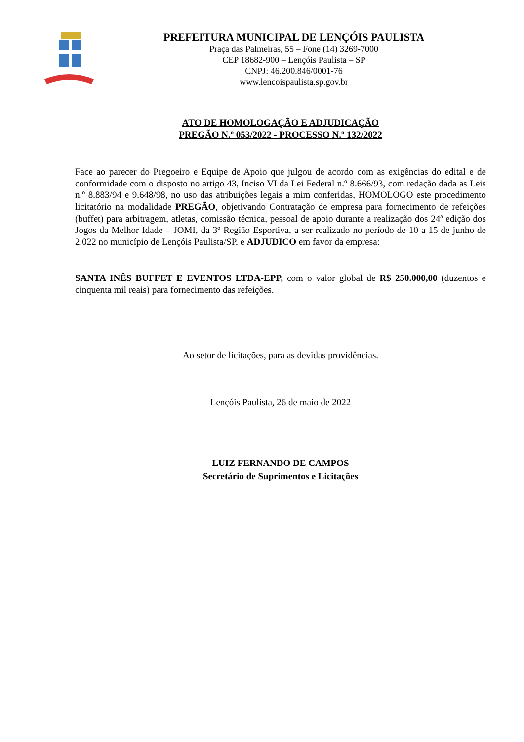PREFEITURA MUNICIPAL DE LENÇÓIS PAULISTA
Praça das Palmeiras, 55 – Fone (14) 3269-7000
CEP 18682-900 – Lençóis Paulista – SP
CNPJ: 46.200.846/0001-76
www.lencoispaulista.sp.gov.br
ATO DE HOMOLOGAÇÃO E ADJUDICAÇÃO
PREGÃO N.º 053/2022 - PROCESSO N.º 132/2022
Face ao parecer do Pregoeiro e Equipe de Apoio que julgou de acordo com as exigências do edital e de conformidade com o disposto no artigo 43, Inciso VI da Lei Federal n.º 8.666/93, com redação dada as Leis n.º 8.883/94 e 9.648/98, no uso das atribuições legais a mim conferidas, HOMOLOGO este procedimento licitatório na modalidade PREGÃO, objetivando Contratação de empresa para fornecimento de refeições (buffet) para arbitragem, atletas, comissão técnica, pessoal de apoio durante a realização dos 24ª edição dos Jogos da Melhor Idade – JOMI, da 3º Região Esportiva, a ser realizado no período de 10 a 15 de junho de 2.022 no município de Lençóis Paulista/SP, e ADJUDICO em favor da empresa:
SANTA INÊS BUFFET E EVENTOS LTDA-EPP, com o valor global de R$ 250.000,00 (duzentos e cinquenta mil reais) para fornecimento das refeições.
Ao setor de licitações, para as devidas providências.
Lençóis Paulista, 26 de maio de 2022
LUIZ FERNANDO DE CAMPOS
Secretário de Suprimentos e Licitações